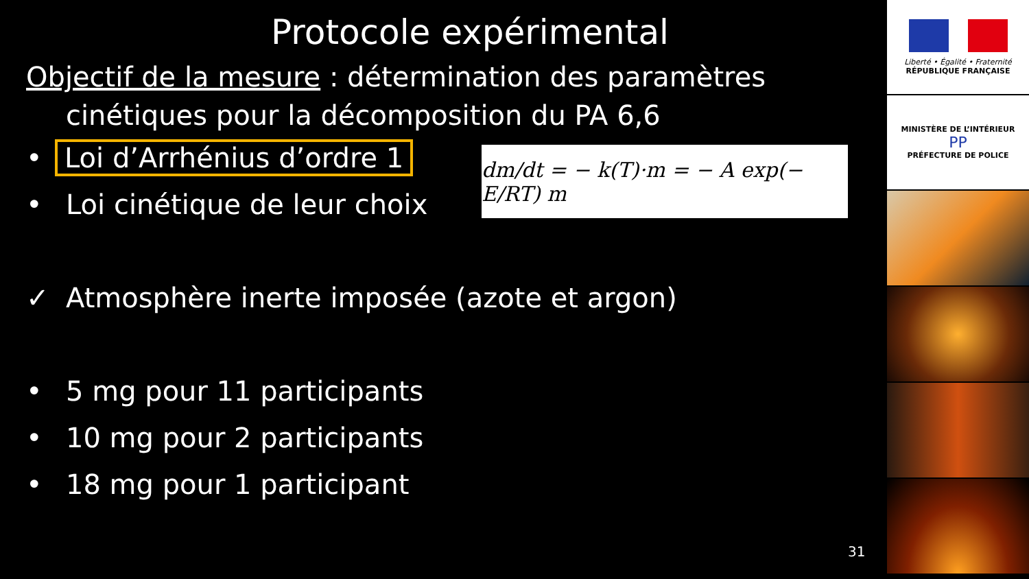Protocole expérimental
Objectif de la mesure : détermination des paramètres
cinétiques pour la décomposition du PA 6,6
• Loi d’Arrhénius d’ordre 1
• Loi cinétique de leur choix
✓ Atmosphère inerte imposée (azote et argon)
• 5 mg pour 11 participants
• 10 mg pour 2 participants
• 18 mg pour 1 participant
dm/dt = − k(T)·m = − A exp(− E/RT) m
31
Liberté • Égalité • Fraternité
RÉPUBLIQUE FRANÇAISE
MINISTÈRE DE L’INTÉRIEUR
PP
PRÉFECTURE DE POLICE